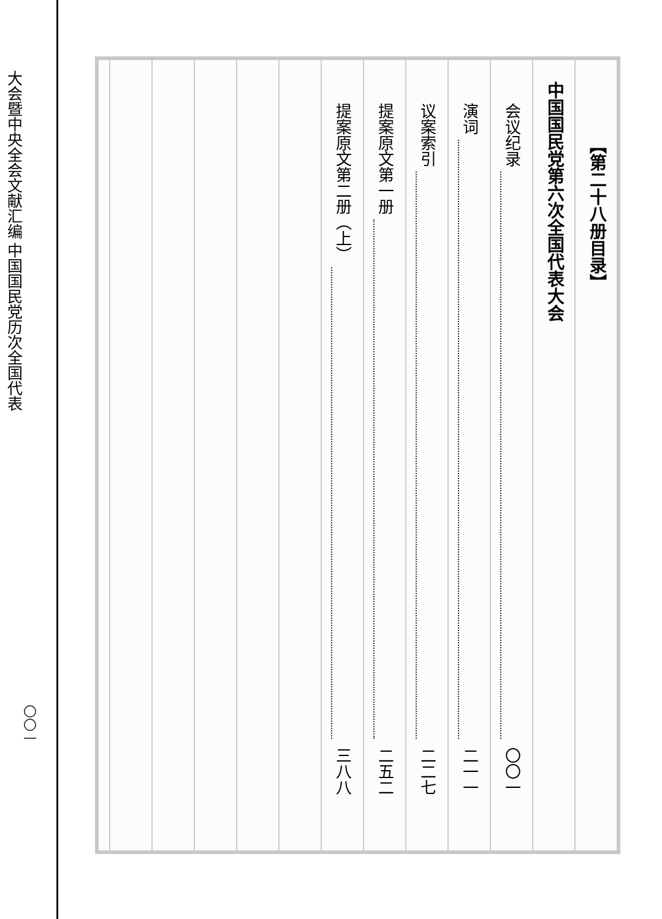中国国民党历次全国代表
大会暨中央全会文献汇编
〇〇一
【第二十八册目录】
中国国民党第六次全国代表大会
会议纪录 〇〇一
演词 二一一
议案索引 二二七
提案原文第一册 二五二
提案原文第二册（上） 三八八